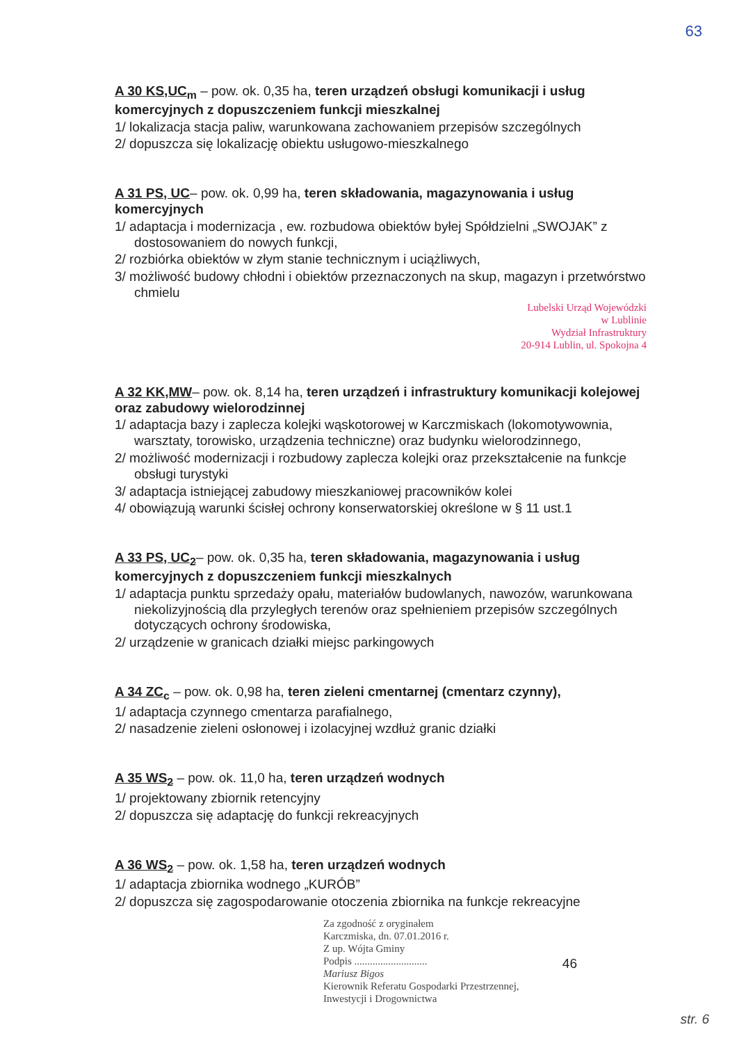63
A 30 KS,UC<sub>m</sub> – pow. ok. 0,35 ha, teren urządzeń obsługi komunikacji i usług komercyjnych z dopuszczeniem funkcji mieszkalnej
1/ lokalizacja stacja paliw, warunkowana zachowaniem przepisów szczególnych
2/ dopuszcza się lokalizację obiektu usługowo-mieszkalnego
A 31 PS, UC– pow. ok. 0,99 ha, teren składowania, magazynowania i usług komercyjnych
1/ adaptacja i modernizacja , ew. rozbudowa obiektów byłej Spółdzielni „SWOJAK” z dostosowaniem do nowych funkcji,
2/ rozbiórka obiektów w złym stanie technicznym i uciążliwych,
3/ możliwość budowy chłodni i obiektów przeznaczonych na skup, magazyn i przetwórstwo chmielu
Lubelski Urząd Wojewódzki
w Lublinie
Wydział Infrastruktury
20-914 Lublin, ul. Spokojna 4
A 32 KK,MW– pow. ok. 8,14 ha, teren urządzeń i infrastruktury komunikacji kolejowej oraz zabudowy wielorodzinnej
1/ adaptacja bazy i zaplecza kolejki wąskotorowej w Karczmiskach (lokomotywownia, warsztaty, torowisko, urządzenia techniczne) oraz budynku wielorodzinnego,
2/ możliwość modernizacji i rozbudowy zaplecza kolejki oraz przekształcenie na funkcje obsługi turystyki
3/ adaptacja istniejącej zabudowy mieszkaniowej pracowników kolei
4/ obowiązują warunki ścisłej ochrony konserwatorskiej określone w § 11 ust.1
A 33 PS, UC<sub>2</sub>– pow. ok. 0,35 ha, teren składowania, magazynowania i usług komercyjnych z dopuszczeniem funkcji mieszkalnych
1/ adaptacja punktu sprzedaży opału, materiałów budowlanych, nawozów, warunkowana niekolizyjnością dla przyległych terenów oraz spełnieniem przepisów szczególnych dotyczących ochrony środowiska,
2/ urządzenie w granicach działki miejsc parkingowych
A 34 ZC<sub>c</sub> – pow. ok. 0,98 ha, teren zieleni cmentarnej (cmentarz czynny),
1/ adaptacja czynnego cmentarza parafialnego,
2/ nasadzenie zieleni osłonowej i izolacyjnej wzdłuż granic działki
A 35 WS<sub>2</sub> – pow. ok. 11,0 ha, teren urządzeń wodnych
1/ projektowany zbiornik retencyjny
2/ dopuszcza się adaptację do funkcji rekreacyjnych
A 36 WS<sub>2</sub> – pow. ok. 1,58 ha, teren urządzeń wodnych
1/ adaptacja zbiornika wodnego „KURÓB”
2/ dopuszcza się zagospodarowanie otoczenia zbiornika na funkcje rekreacyjne
Za zgodność z oryginałem
Karczmiska, dn. 07.01.2016 r.
Z up. Wójta Gminy
Podpis ............................
Mariusz Bigos
Kierownik Referatu Gospodarki Przestrzennej,
Inwestycji i Drogownictwa
46
str. 6